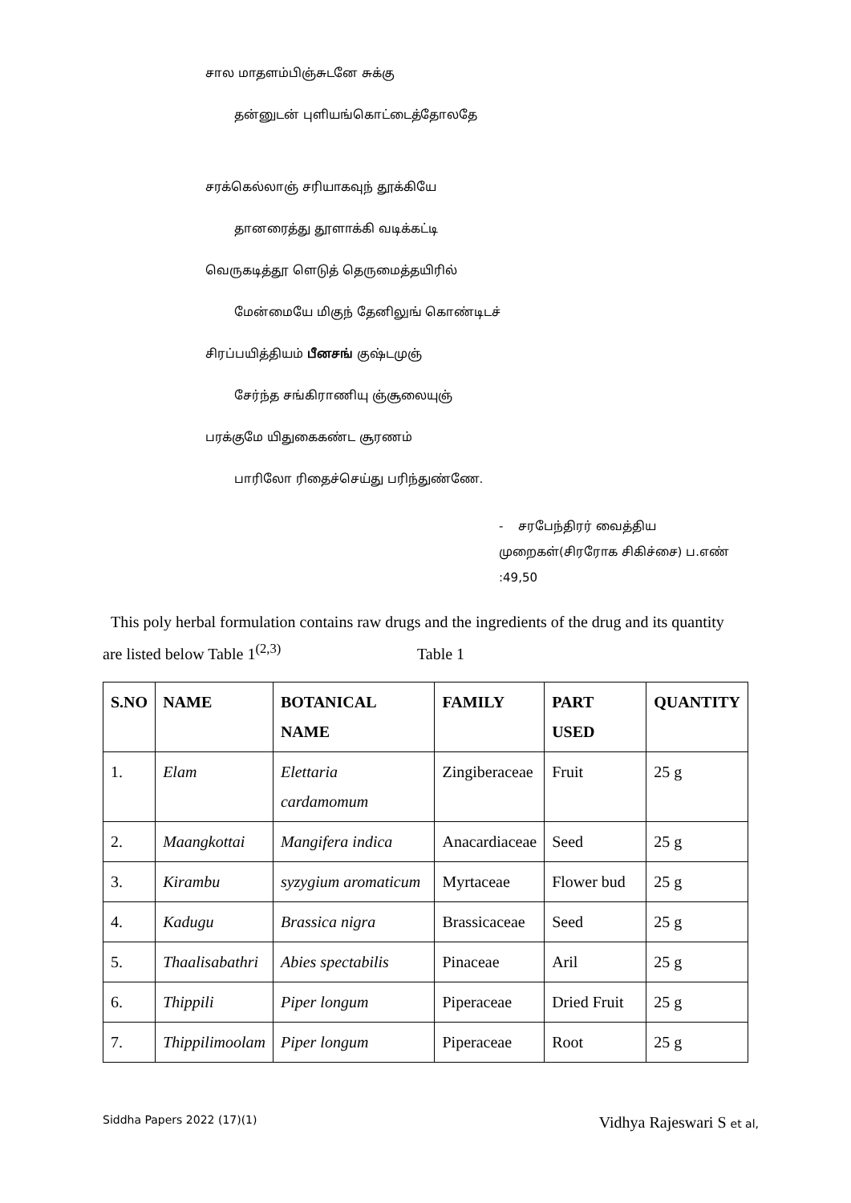சால மாதளம்பிஞ்சுடனே சுக்கு
தன்னுடன் புளியங்கொட்டைத்தோலதே
சரக்கெல்லாஞ் சரியாகவுந் தூக்கியே
தானரைத்து தூளாக்கி வடிக்கட்டி
வெருகடித்தூ ளெடுத் தெருமைத்தயிரில்
மேன்மையே மிகுந் தேனிலுங் கொண்டிடச்
சிரப்பயித்தியம் பீனசங் குஷ்டமுஞ்
சேர்ந்த சங்கிராணியு ஞ்சூலையுஞ்
பரக்குமே யிதுகைகண்ட சூரணம்
பாரிலோ ரிதைச்செய்து பரிந்துண்ணே.
- சரபேந்திரர் வைத்திய
முறைகள்(சிரரோக சிகிச்சை) ப.எண்
:49,50
This poly herbal formulation contains raw drugs and the ingredients of the drug and its quantity are listed below Table 1<sup>(2,3)</sup> Table 1
| S.NO | NAME | BOTANICAL NAME | FAMILY | PART USED | QUANTITY |
| --- | --- | --- | --- | --- | --- |
| 1. | Elam | Elettaria cardamomum | Zingiberaceae | Fruit | 25 g |
| 2. | Maangkottai | Mangifera indica | Anacardiaceae | Seed | 25 g |
| 3. | Kirambu | syzygium aromaticum | Myrtaceae | Flower bud | 25 g |
| 4. | Kadugu | Brassica nigra | Brassicaceae | Seed | 25 g |
| 5. | Thaalisabathri | Abies spectabilis | Pinaceae | Aril | 25 g |
| 6. | Thippili | Piper longum | Piperaceae | Dried Fruit | 25 g |
| 7. | Thippilimoolam | Piper longum | Piperaceae | Root | 25 g |
Siddha Papers 2022 (17)(1) Vidhya Rajeswari S et al,